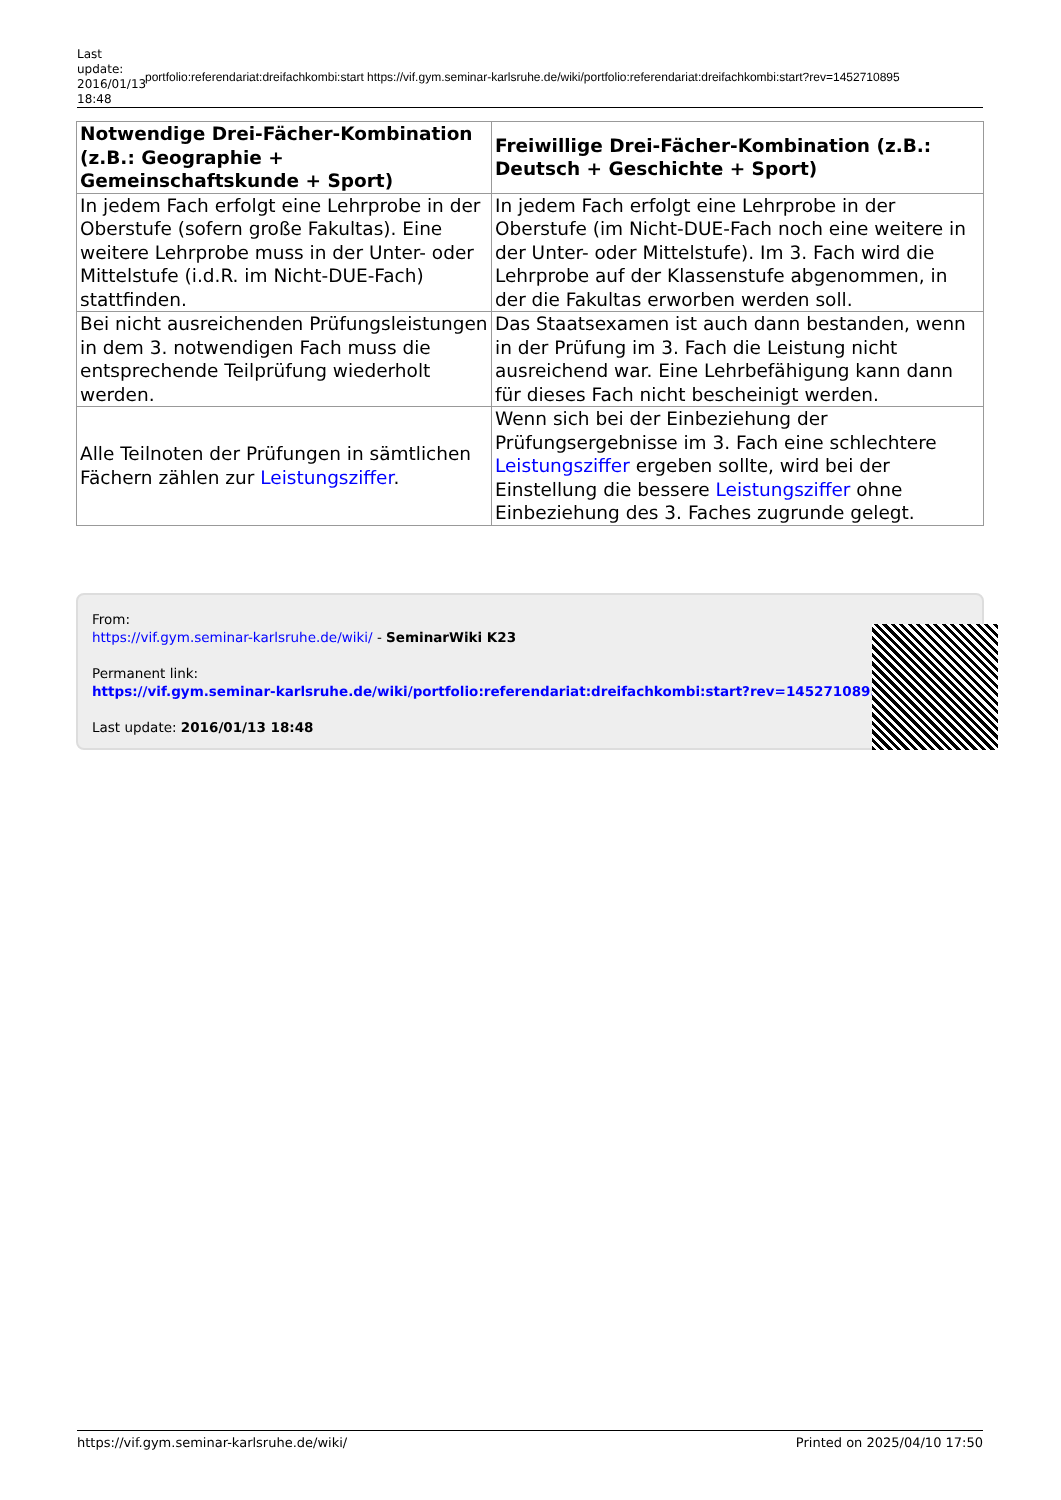Last update: 2016/01/13 18:48
portfolio:referendariat:dreifachkombi:start https://vif.gym.seminar-karlsruhe.de/wiki/portfolio:referendariat:dreifachkombi:start?rev=1452710895
| Notwendige Drei-Fächer-Kombination (z.B.: Geographie + Gemeinschaftskunde + Sport) | Freiwillige Drei-Fächer-Kombination (z.B.: Deutsch + Geschichte + Sport) |
| --- | --- |
| In jedem Fach erfolgt eine Lehrprobe in der Oberstufe (sofern große Fakultas). Eine weitere Lehrprobe muss in der Unter- oder Mittelstufe (i.d.R. im Nicht-DUE-Fach) stattfinden. | In jedem Fach erfolgt eine Lehrprobe in der Oberstufe (im Nicht-DUE-Fach noch eine weitere in der Unter- oder Mittelstufe). Im 3. Fach wird die Lehrprobe auf der Klassenstufe abgenommen, in der die Fakultas erworben werden soll. |
| Bei nicht ausreichenden Prüfungsleistungen in dem 3. notwendigen Fach muss die entsprechende Teilprüfung wiederholt werden. | Das Staatsexamen ist auch dann bestanden, wenn in der Prüfung im 3. Fach die Leistung nicht ausreichend war. Eine Lehrbefähigung kann dann für dieses Fach nicht bescheinigt werden. |
| Alle Teilnoten der Prüfungen in sämtlichen Fächern zählen zur Leistungsziffer . | Wenn sich bei der Einbeziehung der Prüfungsergebnisse im 3. Fach eine schlechtere Leistungsziffer ergeben sollte, wird bei der Einstellung die bessere Leistungsziffer ohne Einbeziehung des 3. Faches zugrunde gelegt. |
From:
https://vif.gym.seminar-karlsruhe.de/wiki/ - SeminarWiki K23
Permanent link:
https://vif.gym.seminar-karlsruhe.de/wiki/portfolio:referendariat:dreifachkombi:start?rev=1452710895
Last update: 2016/01/13 18:48
https://vif.gym.seminar-karlsruhe.de/wiki/ Printed on 2025/04/10 17:50